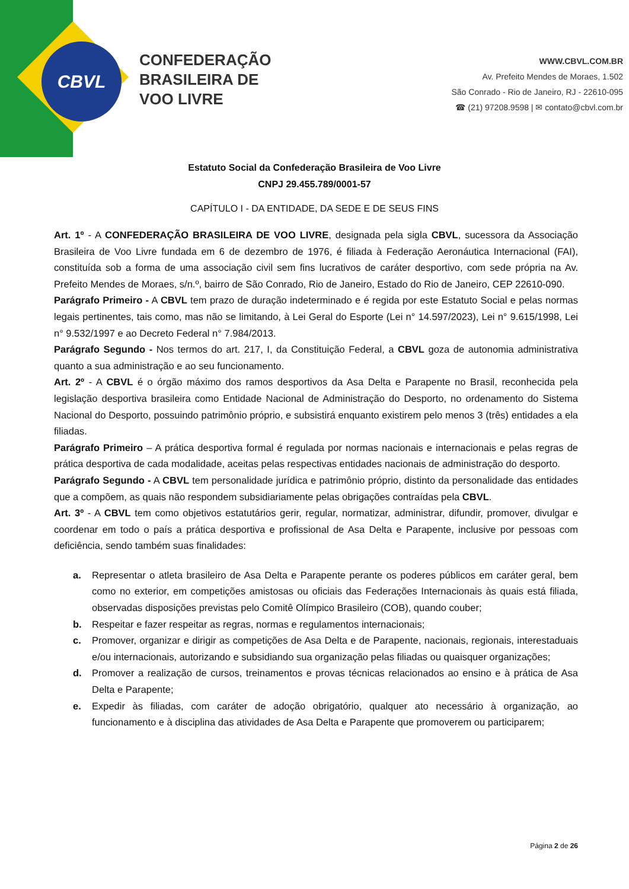CBVL
CONFEDERAÇÃO
BRASILEIRA DE
VOO LIVRE
WWW.CBVL.COM.BR
Av. Prefeito Mendes de Moraes, 1.502
São Conrado - Rio de Janeiro, RJ - 22610-095
☎ (21) 97208.9598 | ✉ contato@cbvl.com.br
Estatuto Social da Confederação Brasileira de Voo Livre
CNPJ 29.455.789/0001-57
CAPÍTULO I - DA ENTIDADE, DA SEDE E DE SEUS FINS
Art. 1º - A CONFEDERAÇÃO BRASILEIRA DE VOO LIVRE, designada pela sigla CBVL, sucessora da Associação Brasileira de Voo Livre fundada em 6 de dezembro de 1976, é filiada à Federação Aeronáutica Internacional (FAI), constituída sob a forma de uma associação civil sem fins lucrativos de caráter desportivo, com sede própria na Av. Prefeito Mendes de Moraes, s/n.º, bairro de São Conrado, Rio de Janeiro, Estado do Rio de Janeiro, CEP 22610-090.
Parágrafo Primeiro - A CBVL tem prazo de duração indeterminado e é regida por este Estatuto Social e pelas normas legais pertinentes, tais como, mas não se limitando, à Lei Geral do Esporte (Lei n° 14.597/2023), Lei n° 9.615/1998, Lei n° 9.532/1997 e ao Decreto Federal n° 7.984/2013.
Parágrafo Segundo - Nos termos do art. 217, I, da Constituição Federal, a CBVL goza de autonomia administrativa quanto a sua administração e ao seu funcionamento.
Art. 2º - A CBVL é o órgão máximo dos ramos desportivos da Asa Delta e Parapente no Brasil, reconhecida pela legislação desportiva brasileira como Entidade Nacional de Administração do Desporto, no ordenamento do Sistema Nacional do Desporto, possuindo patrimônio próprio, e subsistirá enquanto existirem pelo menos 3 (três) entidades a ela filiadas.
Parágrafo Primeiro – A prática desportiva formal é regulada por normas nacionais e internacionais e pelas regras de prática desportiva de cada modalidade, aceitas pelas respectivas entidades nacionais de administração do desporto.
Parágrafo Segundo - A CBVL tem personalidade jurídica e patrimônio próprio, distinto da personalidade das entidades que a compõem, as quais não respondem subsidiariamente pelas obrigações contraídas pela CBVL.
Art. 3º - A CBVL tem como objetivos estatutários gerir, regular, normatizar, administrar, difundir, promover, divulgar e coordenar em todo o país a prática desportiva e profissional de Asa Delta e Parapente, inclusive por pessoas com deficiência, sendo também suas finalidades:
a. Representar o atleta brasileiro de Asa Delta e Parapente perante os poderes públicos em caráter geral, bem como no exterior, em competições amistosas ou oficiais das Federações Internacionais às quais está filiada, observadas disposições previstas pelo Comitê Olímpico Brasileiro (COB), quando couber;
b. Respeitar e fazer respeitar as regras, normas e regulamentos internacionais;
c. Promover, organizar e dirigir as competições de Asa Delta e de Parapente, nacionais, regionais, interestaduais e/ou internacionais, autorizando e subsidiando sua organização pelas filiadas ou quaisquer organizações;
d. Promover a realização de cursos, treinamentos e provas técnicas relacionados ao ensino e à prática de Asa Delta e Parapente;
e. Expedir às filiadas, com caráter de adoção obrigatório, qualquer ato necessário à organização, ao funcionamento e à disciplina das atividades de Asa Delta e Parapente que promoverem ou participarem;
Página 2 de 26